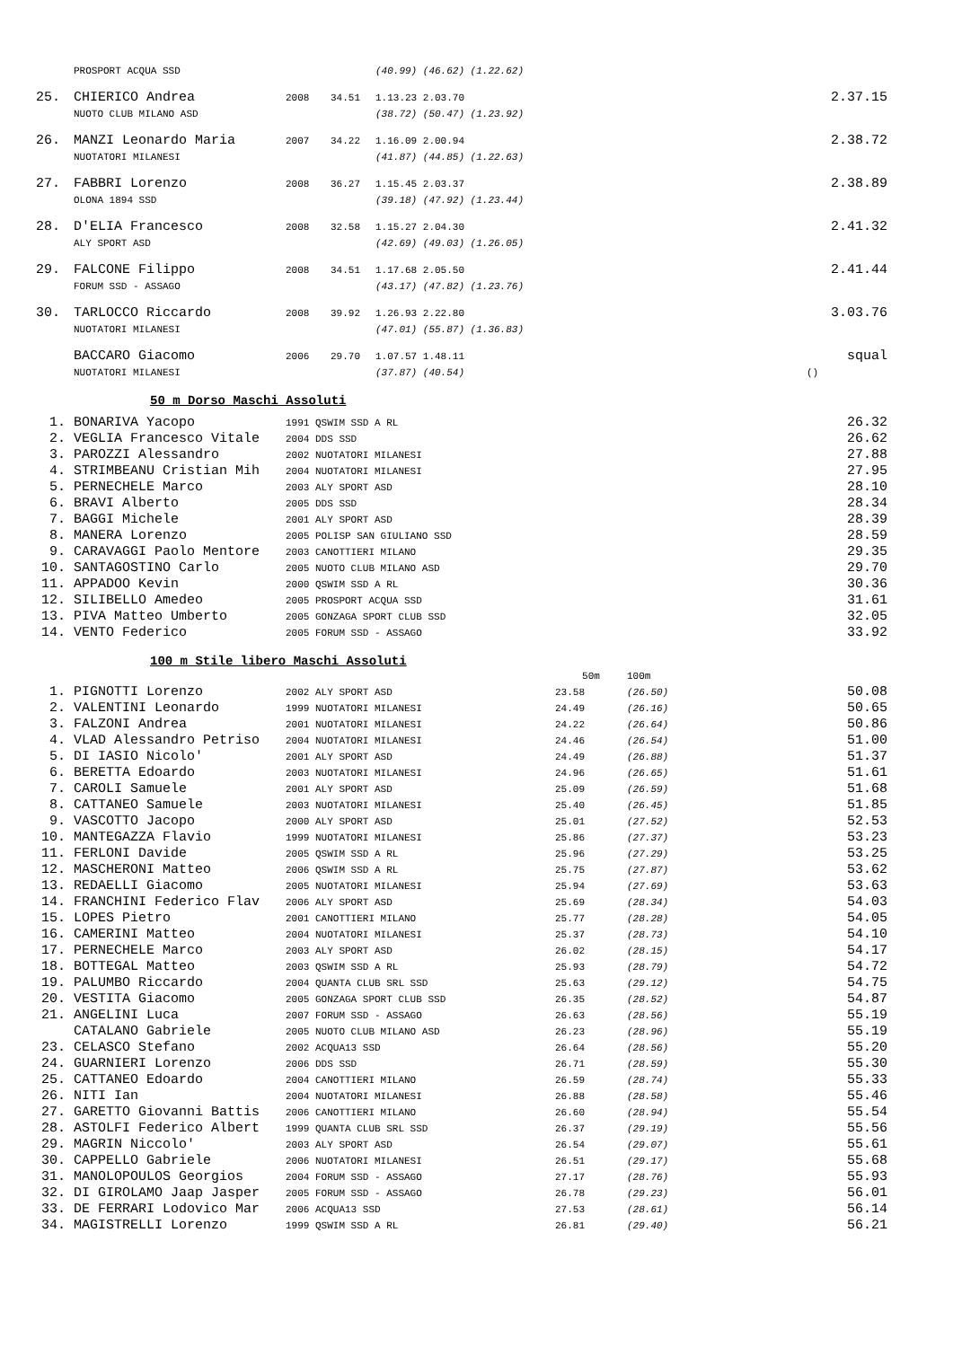| | PROSPORT ACQUA SSD | | | (40.99) (46.62) (1.22.62) | |
| 25. | CHIERICO Andrea | 2008 | 34.51 | 1.13.23 2.03.70 | 2.37.15 |
| | NUOTO CLUB MILANO ASD | | | (38.72) (50.47) (1.23.92) | |
| 26. | MANZI Leonardo Maria | 2007 | 34.22 | 1.16.09 2.00.94 | 2.38.72 |
| | NUOTATORI MILANESI | | | (41.87) (44.85) (1.22.63) | |
| 27. | FABBRI Lorenzo | 2008 | 36.27 | 1.15.45 2.03.37 | 2.38.89 |
| | OLONA 1894 SSD | | | (39.18) (47.92) (1.23.44) | |
| 28. | D'ELIA Francesco | 2008 | 32.58 | 1.15.27 2.04.30 | 2.41.32 |
| | ALY SPORT ASD | | | (42.69) (49.03) (1.26.05) | |
| 29. | FALCONE Filippo | 2008 | 34.51 | 1.17.68 2.05.50 | 2.41.44 |
| | FORUM SSD - ASSAGO | | | (43.17) (47.82) (1.23.76) | |
| 30. | TARLOCCO Riccardo | 2008 | 39.92 | 1.26.93 2.22.80 | 3.03.76 |
| | NUOTATORI MILANESI | | | (47.01) (55.87) (1.36.83) | |
| | BACCARO Giacomo | 2006 | 29.70 | 1.07.57 1.48.11 | squal |
| | NUOTATORI MILANESI | | | (37.87) (40.54) | () |
50 m Dorso Maschi Assoluti
| 1. | BONARIVA Yacopo | 1991 QSWIM SSD A RL | 26.32 |
| 2. | VEGLIA Francesco Vitale | 2004 DDS SSD | 26.62 |
| 3. | PAROZZI Alessandro | 2002 NUOTATORI MILANESI | 27.88 |
| 4. | STRIMBEANU Cristian Mih | 2004 NUOTATORI MILANESI | 27.95 |
| 5. | PERNECHELE Marco | 2003 ALY SPORT ASD | 28.10 |
| 6. | BRAVI Alberto | 2005 DDS SSD | 28.34 |
| 7. | BAGGI Michele | 2001 ALY SPORT ASD | 28.39 |
| 8. | MANERA Lorenzo | 2005 POLISP SAN GIULIANO SSD | 28.59 |
| 9. | CARAVAGGI Paolo Mentore | 2003 CANOTTIERI MILANO | 29.35 |
| 10. | SANTAGOSTINO Carlo | 2005 NUOTO CLUB MILANO ASD | 29.70 |
| 11. | APPADOO Kevin | 2000 QSWIM SSD A RL | 30.36 |
| 12. | SILIBELLO Amedeo | 2005 PROSPORT ACQUA SSD | 31.61 |
| 13. | PIVA Matteo Umberto | 2005 GONZAGA SPORT CLUB SSD | 32.05 |
| 14. | VENTO Federico | 2005 FORUM SSD - ASSAGO | 33.92 |
100 m Stile libero Maschi Assoluti
| | | | 50m | 100m | |
| 1. | PIGNOTTI Lorenzo | 2002 ALY SPORT ASD | 23.58 | (26.50) | 50.08 |
| 2. | VALENTINI Leonardo | 1999 NUOTATORI MILANESI | 24.49 | (26.16) | 50.65 |
| 3. | FALZONI Andrea | 2001 NUOTATORI MILANESI | 24.22 | (26.64) | 50.86 |
| 4. | VLAD Alessandro Petriso | 2004 NUOTATORI MILANESI | 24.46 | (26.54) | 51.00 |
| 5. | DI IASIO Nicolo' | 2001 ALY SPORT ASD | 24.49 | (26.88) | 51.37 |
| 6. | BERETTA Edoardo | 2003 NUOTATORI MILANESI | 24.96 | (26.65) | 51.61 |
| 7. | CAROLI Samuele | 2001 ALY SPORT ASD | 25.09 | (26.59) | 51.68 |
| 8. | CATTANEO Samuele | 2003 NUOTATORI MILANESI | 25.40 | (26.45) | 51.85 |
| 9. | VASCOTTO Jacopo | 2000 ALY SPORT ASD | 25.01 | (27.52) | 52.53 |
| 10. | MANTEGAZZA Flavio | 1999 NUOTATORI MILANESI | 25.86 | (27.37) | 53.23 |
| 11. | FERLONI Davide | 2005 QSWIM SSD A RL | 25.96 | (27.29) | 53.25 |
| 12. | MASCHERONI Matteo | 2006 QSWIM SSD A RL | 25.75 | (27.87) | 53.62 |
| 13. | REDAELLI Giacomo | 2005 NUOTATORI MILANESI | 25.94 | (27.69) | 53.63 |
| 14. | FRANCHINI Federico Flav | 2006 ALY SPORT ASD | 25.69 | (28.34) | 54.03 |
| 15. | LOPES Pietro | 2001 CANOTTIERI MILANO | 25.77 | (28.28) | 54.05 |
| 16. | CAMERINI Matteo | 2004 NUOTATORI MILANESI | 25.37 | (28.73) | 54.10 |
| 17. | PERNECHELE Marco | 2003 ALY SPORT ASD | 26.02 | (28.15) | 54.17 |
| 18. | BOTTEGAL Matteo | 2003 QSWIM SSD A RL | 25.93 | (28.79) | 54.72 |
| 19. | PALUMBO Riccardo | 2004 QUANTA CLUB SRL SSD | 25.63 | (29.12) | 54.75 |
| 20. | VESTITA Giacomo | 2005 GONZAGA SPORT CLUB SSD | 26.35 | (28.52) | 54.87 |
| 21. | ANGELINI Luca | 2007 FORUM SSD - ASSAGO | 26.63 | (28.56) | 55.19 |
| | CATALANO Gabriele | 2005 NUOTO CLUB MILANO ASD | 26.23 | (28.96) | 55.19 |
| 23. | CELASCO Stefano | 2002 ACQUA13 SSD | 26.64 | (28.56) | 55.20 |
| 24. | GUARNIERI Lorenzo | 2006 DDS SSD | 26.71 | (28.59) | 55.30 |
| 25. | CATTANEO Edoardo | 2004 CANOTTIERI MILANO | 26.59 | (28.74) | 55.33 |
| 26. | NITI Ian | 2004 NUOTATORI MILANESI | 26.88 | (28.58) | 55.46 |
| 27. | GARETTO Giovanni Battis | 2006 CANOTTIERI MILANO | 26.60 | (28.94) | 55.54 |
| 28. | ASTOLFI Federico Albert | 1999 QUANTA CLUB SRL SSD | 26.37 | (29.19) | 55.56 |
| 29. | MAGRIN Niccolo' | 2003 ALY SPORT ASD | 26.54 | (29.07) | 55.61 |
| 30. | CAPPELLO Gabriele | 2006 NUOTATORI MILANESI | 26.51 | (29.17) | 55.68 |
| 31. | MANOLOPOULOS Georgios | 2004 FORUM SSD - ASSAGO | 27.17 | (28.76) | 55.93 |
| 32. | DI GIROLAMO Jaap Jasper | 2005 FORUM SSD - ASSAGO | 26.78 | (29.23) | 56.01 |
| 33. | DE FERRARI Lodovico Mar | 2006 ACQUA13 SSD | 27.53 | (28.61) | 56.14 |
| 34. | MAGISTRELLI Lorenzo | 1999 QSWIM SSD A RL | 26.81 | (29.40) | 56.21 |